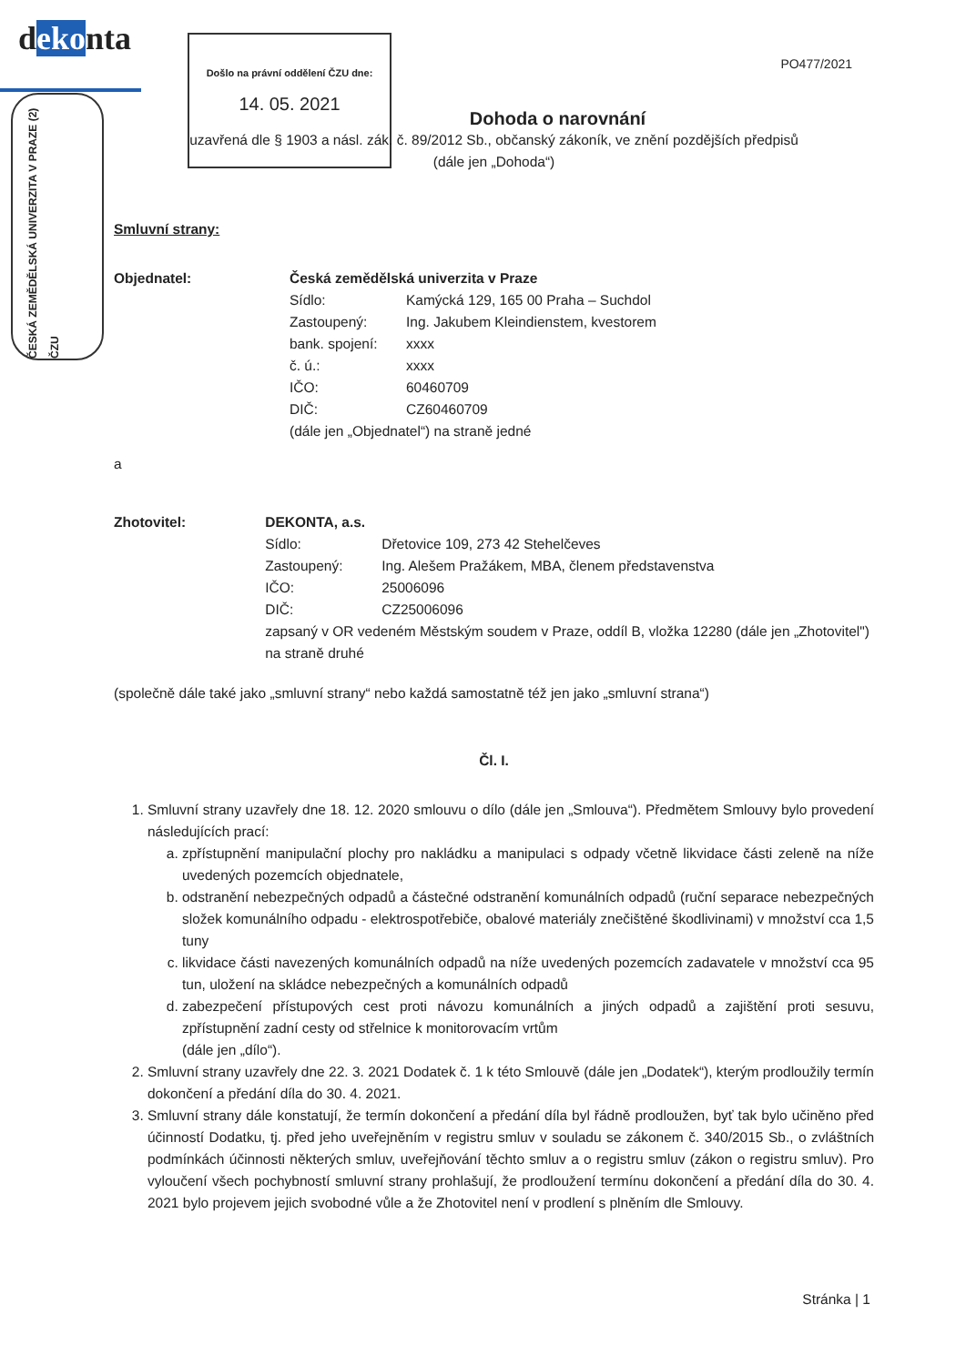dekonta
ČESKÁ ZEMĚDĚLSKÁ UNIVERZITA V PRAZE (2) ČZU
Došlo na právní oddělení ČZU dne:
14. 05. 2021
PO477/2021
Dohoda o narovnání
uzavřená dle § 1903 a násl. zák. č. 89/2012 Sb., občanský zákoník, ve znění pozdějších předpisů
(dále jen „Dohoda“)
Smluvní strany:
Objednatel: Česká zemědělská univerzita v Praze
Sídlo: Kamýcká 129, 165 00 Praha – Suchdol
Zastoupený: Ing. Jakubem Kleindienstem, kvestorem
bank. spojení: xxxx
č. ú.: xxxx
IČO: 60460709
DIČ: CZ60460709
(dále jen „Objednatel“) na straně jedné
a
Zhotovitel: DEKONTA, a.s.
Sídlo: Dřetovice 109, 273 42 Stehelčeves
Zastoupený: Ing. Alešem Pražákem, MBA, členem představenstva
IČO: 25006096
DIČ: CZ25006096
zapsaný v OR vedeném Městským soudem v Praze, oddíl B, vložka 12280 (dále jen „Zhotovitel") na straně druhé
(společně dále také jako „smluvní strany“ nebo každá samostatně též jen jako „smluvní strana“)
Čl. I.
1. Smluvní strany uzavřely dne 18. 12. 2020 smlouvu o dílo (dále jen „Smlouva“). Předmětem Smlouvy bylo provedení následujících prací:
a. zpřístupnění manipulační plochy pro nakládku a manipulaci s odpady včetně likvidace části zeleně na níže uvedených pozemcích objednatele,
b. odstranění nebezpečných odpadů a částečné odstranění komunálních odpadů (ruční separace nebezpečných složek komunálního odpadu - elektrospotřebiče, obalové materiály znečištěné škodlivinami) v množství cca 1,5 tuny
c. likvidace části navezených komunálních odpadů na níže uvedených pozemcích zadavatele v množství cca 95 tun, uložení na skládce nebezpečných a komunálních odpadů
d. zabezpečení přístupových cest proti návozu komunálních a jiných odpadů a zajištění proti sesuvu, zpřístupnění zadní cesty od střelnice k monitorovacím vrtům
(dále jen „dílo“).
2. Smluvní strany uzavřely dne 22. 3. 2021 Dodatek č. 1 k této Smlouvě (dále jen „Dodatek“), kterým prodloužily termín dokončení a předání díla do 30. 4. 2021.
3. Smluvní strany dále konstatují, že termín dokončení a předání díla byl řádně prodloužen, byť tak bylo učiněno před účinností Dodatku, tj. před jeho uveřejněním v registru smluv v souladu se zákonem č. 340/2015 Sb., o zvláštních podmínkách účinnosti některých smluv, uveřejňování těchto smluv a o registru smluv (zákon o registru smluv). Pro vyloučení všech pochybností smluvní strany prohlašují, že prodloužení termínu dokončení a předání díla do 30. 4. 2021 bylo projevem jejich svobodné vůle a že Zhotovitel není v prodlení s plněním dle Smlouvy.
Stránka | 1